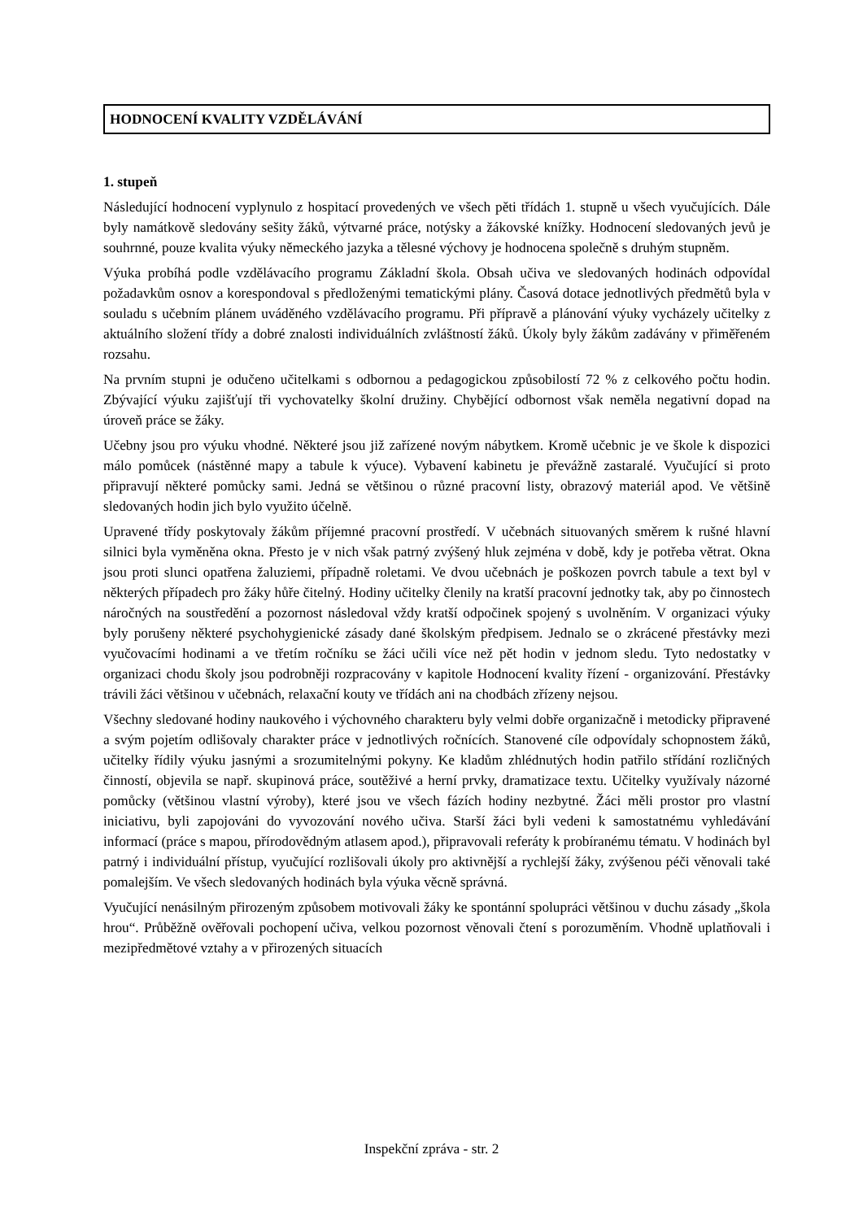HODNOCENÍ KVALITY VZDĚLÁVÁNÍ
1. stupeň
Následující hodnocení vyplynulo z hospitací provedených ve všech pěti třídách 1. stupně u všech vyučujících. Dále byly namátkově sledovány sešity žáků, výtvarné práce, notýsky a žákovské knížky. Hodnocení sledovaných jevů je souhrnné, pouze kvalita výuky německého jazyka a tělesné výchovy je hodnocena společně s druhým stupněm.
Výuka probíhá podle vzdělávacího programu Základní škola. Obsah učiva ve sledovaných hodinách odpovídal požadavkům osnov a korespondoval s předloženými tematickými plány. Časová dotace jednotlivých předmětů byla v souladu s učebním plánem uváděného vzdělávacího programu. Při přípravě a plánování výuky vycházely učitelky z aktuálního složení třídy a dobré znalosti individuálních zvláštností žáků. Úkoly byly žákům zadávány v přiměřeném rozsahu.
Na prvním stupni je odučeno učitelkami s odbornou a pedagogickou způsobilostí 72 % z celkového počtu hodin. Zbývající výuku zajišťují tři vychovatelky školní družiny. Chybějící odbornost však neměla negativní dopad na úroveň práce se žáky.
Učebny jsou pro výuku vhodné. Některé jsou již zařízené novým nábytkem. Kromě učebnic je ve škole k dispozici málo pomůcek (nástěnné mapy a tabule k výuce). Vybavení kabinetu je převážně zastaralé. Vyučující si proto připravují některé pomůcky sami. Jedná se většinou o různé pracovní listy, obrazový materiál apod. Ve většině sledovaných hodin jich bylo využito účelně.
Upravené třídy poskytovaly žákům příjemné pracovní prostředí. V učebnách situovaných směrem k rušné hlavní silnici byla vyměněna okna. Přesto je v nich však patrný zvýšený hluk zejména v době, kdy je potřeba větrat. Okna jsou proti slunci opatřena žaluziemi, případně roletami. Ve dvou učebnách je poškozen povrch tabule a text byl v některých případech pro žáky hůře čitelný. Hodiny učitelky členily na kratší pracovní jednotky tak, aby po činnostech náročných na soustředění a pozornost následoval vždy kratší odpočinek spojený s uvolněním. V organizaci výuky byly porušeny některé psychohygienické zásady dané školským předpisem. Jednalo se o zkrácené přestávky mezi vyučovacími hodinami a ve třetím ročníku se žáci učili více než pět hodin v jednom sledu. Tyto nedostatky v organizaci chodu školy jsou podrobněji rozpracovány v kapitole Hodnocení kvality řízení - organizování. Přestávky trávili žáci většinou v učebnách, relaxační kouty ve třídách ani na chodbách zřízeny nejsou.
Všechny sledované hodiny naukového i výchovného charakteru byly velmi dobře organizačně i metodicky připravené a svým pojetím odlišovaly charakter práce v jednotlivých ročnících. Stanovené cíle odpovídaly schopnostem žáků, učitelky řídily výuku jasnými a srozumitelnými pokyny. Ke kladům zhlédnutých hodin patřilo střídání rozličných činností, objevila se např. skupinová práce, soutěživé a herní prvky, dramatizace textu. Učitelky využívaly názorné pomůcky (většinou vlastní výroby), které jsou ve všech fázích hodiny nezbytné. Žáci měli prostor pro vlastní iniciativu, byli zapojováni do vyvozování nového učiva. Starší žáci byli vedeni k samostatnému vyhledávání informací (práce s mapou, přírodovědným atlasem apod.), připravovali referáty k probíranému tématu. V hodinách byl patrný i individuální přístup, vyučující rozlišovali úkoly pro aktivnější a rychlejší žáky, zvýšenou péči věnovali také pomalejším. Ve všech sledovaných hodinách byla výuka věcně správná.
Vyučující nenásilným přirozeným způsobem motivovali žáky ke spontánní spolupráci většinou v duchu zásady „škola hrou“. Průběžně ověřovali pochopení učiva, velkou pozornost věnovali čtení s porozuměním. Vhodně uplatňovali i mezipředmětové vztahy a v přirozených situacích
Inspekční zpráva - str. 2